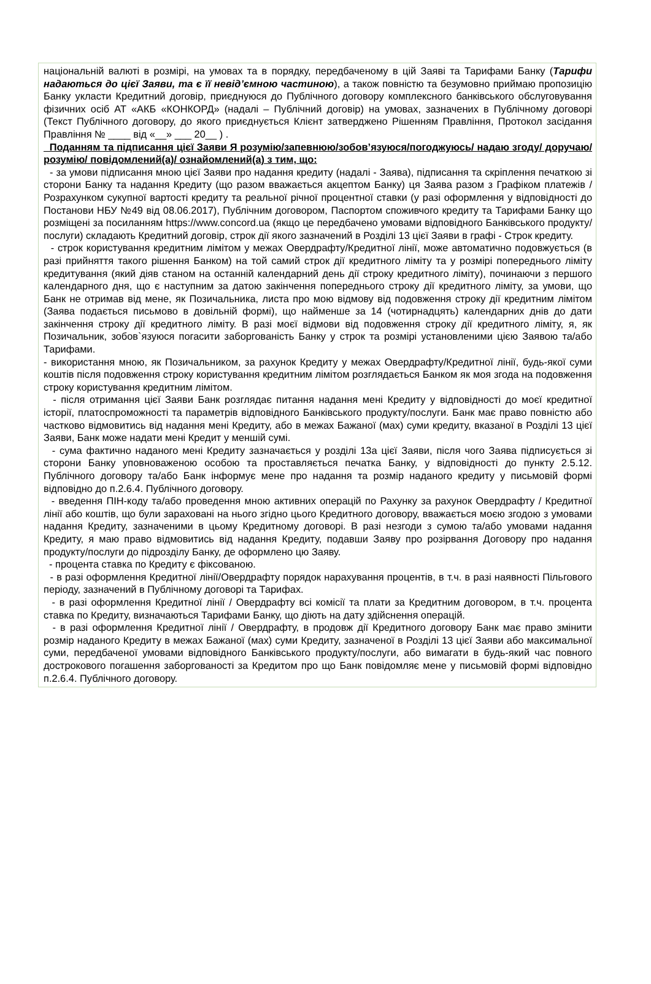національній валюті в розмірі, на умовах та в порядку, передбаченому в цій Заяві та Тарифами Банку (Тарифи надаються до цієї Заяви, та є її невід’ємною частиною), а також повністю та безумовно приймаю пропозицію Банку укласти Кредитний договір, приєднуюся до Публічного договору комплексного банківського обслуговування фізичних осіб АТ «АКБ «КОНКОРД» (надалі – Публічний договір) на умовах, зазначених в Публічному договорі (Текст Публічного договору, до якого приєднується Клієнт затверджено Рішенням Правління, Протокол засідання Правління № ____ від «__» ___ 20__ ) .
Поданням та підписання цієї Заяви Я розумію/запевнюю/зобов’язуюся/погоджуюсь/ надаю згоду/ доручаю/ розумію/ повідомлений(а)/ ознайомлений(а) з тим, що:
- за умови підписання мною цієї Заяви про надання кредиту (надалі - Заява), підписання та скріплення печаткою зі сторони Банку та надання Кредиту (що разом вважається акцептом Банку) ця Заява разом з Графіком платежів / Розрахунком сукупної вартості кредиту та реальної річної процентної ставки (у разі оформлення у відповідності до Постанови НБУ №49 від 08.06.2017), Публічним договором, Паспортом споживчого кредиту та Тарифами Банку що розміщені за посиланням https://www.concord.ua (якщо це передбачено умовами відповідного Банківського продукту/послуги) складають Кредитний договір, строк дії якого зазначений в Розділі 13 цієї Заяви в графі - Строк кредиту.
- строк користування кредитним лімітом у межах Овердрафту/Кредитної лінії, може автоматично подовжується (в разі прийняття такого рішення Банком) на той самий строк дії кредитного ліміту та у розмірі попереднього ліміту кредитування (який діяв станом на останній календарний день дії строку кредитного ліміту), починаючи з першого календарного дня, що є наступним за датою закінчення попереднього строку дії кредитного ліміту, за умови, що Банк не отримав від мене, як Позичальника, листа про мою відмову від подовження строку дії кредитним лімітом (Заява подається письмово в довільній формі), що найменше за 14 (чотирнадцять) календарних днів до дати закінчення строку дії кредитного ліміту. В разі моєї відмови від подовження строку дії кредитного ліміту, я, як Позичальник, зобов`язуюся погасити заборгованість Банку у строк та розмірі установленими цією Заявою та/або Тарифами.
- використання мною, як Позичальником, за рахунок Кредиту у межах Овердрафту/Кредитної лінії, будь-якої суми коштів після подовження строку користування кредитним лімітом розглядається Банком як моя згода на подовження строку користування кредитним лімітом.
- після отримання цієї Заяви Банк розглядає питання надання мені Кредиту у відповідності до моєї кредитної історії, платоспроможності та параметрів відповідного Банківського продукту/послуги. Банк має право повністю або частково відмовитись від надання мені Кредиту, або в межах Бажаної (мах) суми кредиту, вказаної в Розділі 13 цієї Заяви, Банк може надати мені Кредит у меншій сумі.
- сума фактично наданого мені Кредиту зазначається у розділі 13а цієї Заяви, після чого Заява підписується зі сторони Банку уповноваженою особою та проставляється печатка Банку, у відповідності до пункту 2.5.12. Публічного договору та/або Банк інформує мене про надання та розмір наданого кредиту у письмовій формі відповідно до п.2.6.4. Публічного договору.
- введення ПІН-коду та/або проведення мною активних операцій по Рахунку за рахунок Овердрафту / Кредитної лінії або коштів, що були зараховані на нього згідно цього Кредитного договору, вважається моєю згодою з умовами надання Кредиту, зазначеними в цьому Кредитному договорі. В разі незгоди з сумою та/або умовами надання Кредиту, я маю право відмовитись від надання Кредиту, подавши Заяву про розірвання Договору про надання продукту/послуги до підрозділу Банку, де оформлено цю Заяву.
- процента ставка по Кредиту є фіксованою.
- в разі оформлення Кредитної лінії/Овердрафту порядок нарахування процентів, в т.ч. в разі наявності Пільгового періоду, зазначений в Публічному договорі та Тарифах.
- в разі оформлення Кредитної лінії / Овердрафту всі комісії та плати за Кредитним договором, в т.ч. процента ставка по Кредиту, визначаються Тарифами Банку, що діють на дату здійснення операцій.
- в разі оформлення Кредитної лінії / Овердрафту, в продовж дії Кредитного договору Банк має право змінити розмір наданого Кредиту в межах Бажаної (мах) суми Кредиту, зазначеної в Розділі 13 цієї Заяви або максимальної суми, передбаченої умовами відповідного Банківського продукту/послуги, або вимагати в будь-який час повного дострокового погашення заборгованості за Кредитом про що Банк повідомляє мене у письмовій формі відповідно п.2.6.4. Публічного договору.